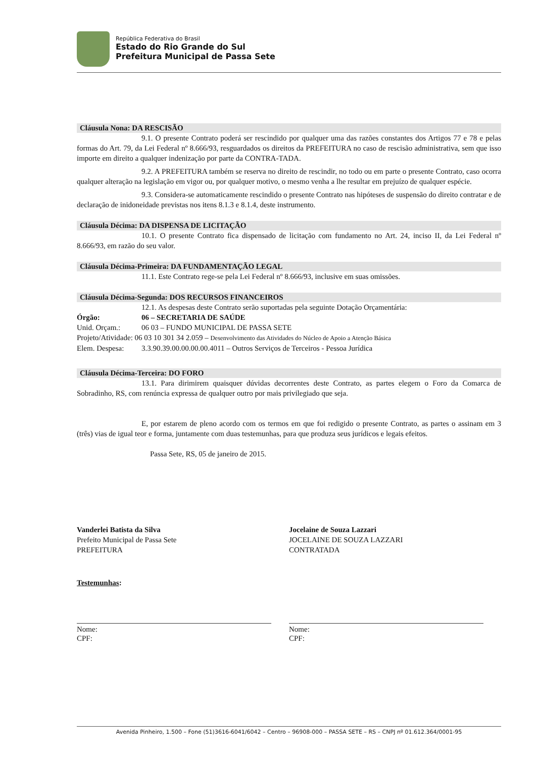República Federativa do Brasil
Estado do Rio Grande do Sul
Prefeitura Municipal de Passa Sete
Cláusula Nona: DA RESCISÃO
9.1. O presente Contrato poderá ser rescindido por qualquer uma das razões constantes dos Artigos 77 e 78 e pelas formas do Art. 79, da Lei Federal nº 8.666/93, resguardados os direitos da PREFEITURA no caso de rescisão administrativa, sem que isso importe em direito a qualquer indenização por parte da CONTRA-TADA.
9.2. A PREFEITURA também se reserva no direito de rescindir, no todo ou em parte o presente Contrato, caso ocorra qualquer alteração na legislação em vigor ou, por qualquer motivo, o mesmo venha a lhe resultar em prejuízo de qualquer espécie.
9.3. Considera-se automaticamente rescindido o presente Contrato nas hipóteses de suspensão do direito contratar e de declaração de inidoneidade previstas nos itens 8.1.3 e 8.1.4, deste instrumento.
Cláusula Décima: DA DISPENSA DE LICITAÇÃO
10.1. O presente Contrato fica dispensado de licitação com fundamento no Art. 24, inciso II, da Lei Federal nº 8.666/93, em razão do seu valor.
Cláusula Décima-Primeira: DA FUNDAMENTAÇÃO LEGAL
11.1. Este Contrato rege-se pela Lei Federal nº 8.666/93, inclusive em suas omissões.
Cláusula Décima-Segunda: DOS RECURSOS FINANCEIROS
12.1. As despesas deste Contrato serão suportadas pela seguinte Dotação Orçamentária:
Órgão: 06 – SECRETARIA DE SAÚDE
Unid. Orçam.: 06 03 – FUNDO MUNICIPAL DE PASSA SETE
Projeto/Atividade: 06 03 10 301 34 2.059 – Desenvolvimento das Atividades do Núcleo de Apoio a Atenção Básica
Elem. Despesa: 3.3.90.39.00.00.00.00.4011 – Outros Serviços de Terceiros - Pessoa Jurídica
Cláusula Décima-Terceira: DO FORO
13.1. Para dirimirem quaisquer dúvidas decorrentes deste Contrato, as partes elegem o Foro da Comarca de Sobradinho, RS, com renúncia expressa de qualquer outro por mais privilegiado que seja.
E, por estarem de pleno acordo com os termos em que foi redigido o presente Contrato, as partes o assinam em 3 (três) vias de igual teor e forma, juntamente com duas testemunhas, para que produza seus jurídicos e legais efeitos.
Passa Sete, RS, 05 de janeiro de 2015.
Vanderlei Batista da Silva
Prefeito Municipal de Passa Sete
PREFEITURA
Jocelaine de Souza Lazzari
JOCELAINE DE SOUZA LAZZARI
CONTRATADA
Testemunhas:
Nome:
CPF:
Nome:
CPF:
Avenida Pinheiro, 1.500 – Fone (51)3616-6041/6042 – Centro – 96908-000 – PASSA SETE – RS – CNPJ nº 01.612.364/0001-95